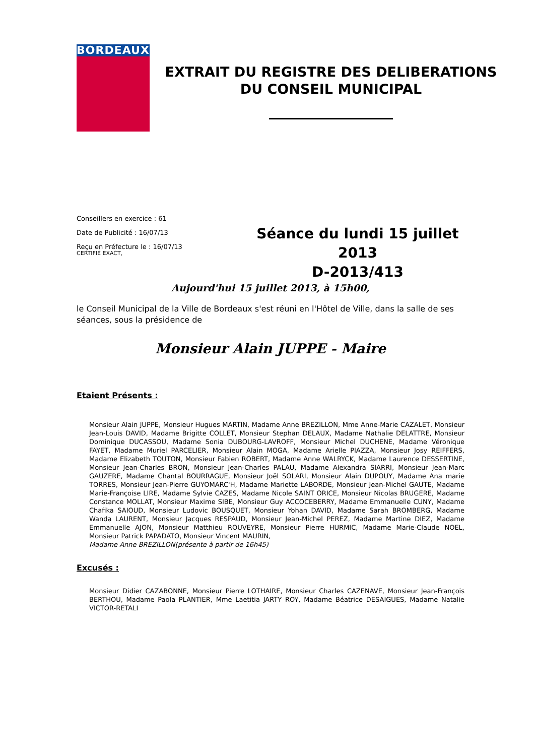BORDEAUX
EXTRAIT DU REGISTRE DES DELIBERATIONS
DU CONSEIL MUNICIPAL
Conseillers en exercice : 61
Date de Publicité : 16/07/13
Reçu en Préfecture le : 16/07/13
CERTIFIÉ EXACT,
Séance du lundi 15 juillet 2013
D-2013/413
Aujourd'hui 15 juillet 2013, à 15h00,
le Conseil Municipal de la Ville de Bordeaux s'est réuni en l'Hôtel de Ville, dans la salle de ses séances, sous la présidence de
Monsieur Alain JUPPE - Maire
Etaient Présents :
Monsieur Alain JUPPE, Monsieur Hugues MARTIN, Madame Anne BREZILLON, Mme Anne-Marie CAZALET, Monsieur Jean-Louis DAVID, Madame Brigitte COLLET, Monsieur Stephan DELAUX, Madame Nathalie DELATTRE, Monsieur Dominique DUCASSOU, Madame Sonia DUBOURG-LAVROFF, Monsieur Michel DUCHENE, Madame Véronique FAYET, Madame Muriel PARCELIER, Monsieur Alain MOGA, Madame Arielle PIAZZA, Monsieur Josy REIFFERS, Madame Elizabeth TOUTON, Monsieur Fabien ROBERT, Madame Anne WALRYCK, Madame Laurence DESSERTINE, Monsieur Jean-Charles BRON, Monsieur Jean-Charles PALAU, Madame Alexandra SIARRI, Monsieur Jean-Marc GAUZERE, Madame Chantal BOURRAGUE, Monsieur Joël SOLARI, Monsieur Alain DUPOUY, Madame Ana marie TORRES, Monsieur Jean-Pierre GUYOMARC'H, Madame Mariette LABORDE, Monsieur Jean-Michel GAUTE, Madame Marie-Françoise LIRE, Madame Sylvie CAZES, Madame Nicole SAINT ORICE, Monsieur Nicolas BRUGERE, Madame Constance MOLLAT, Monsieur Maxime SIBE, Monsieur Guy ACCOCEBERRY, Madame Emmanuelle CUNY, Madame Chafika SAIOUD, Monsieur Ludovic BOUSQUET, Monsieur Yohan DAVID, Madame Sarah BROMBERG, Madame Wanda LAURENT, Monsieur Jacques RESPAUD, Monsieur Jean-Michel PEREZ, Madame Martine DIEZ, Madame Emmanuelle AJON, Monsieur Matthieu ROUVEYRE, Monsieur Pierre HURMIC, Madame Marie-Claude NOEL, Monsieur Patrick PAPADATO, Monsieur Vincent MAURIN,
Madame Anne BREZILLON(présente à partir de 16h45)
Excusés :
Monsieur Didier CAZABONNE, Monsieur Pierre LOTHAIRE, Monsieur Charles CAZENAVE, Monsieur Jean-François BERTHOU, Madame Paola PLANTIER, Mme Laetitia JARTY ROY, Madame Béatrice DESAIGUES, Madame Natalie VICTOR-RETALI